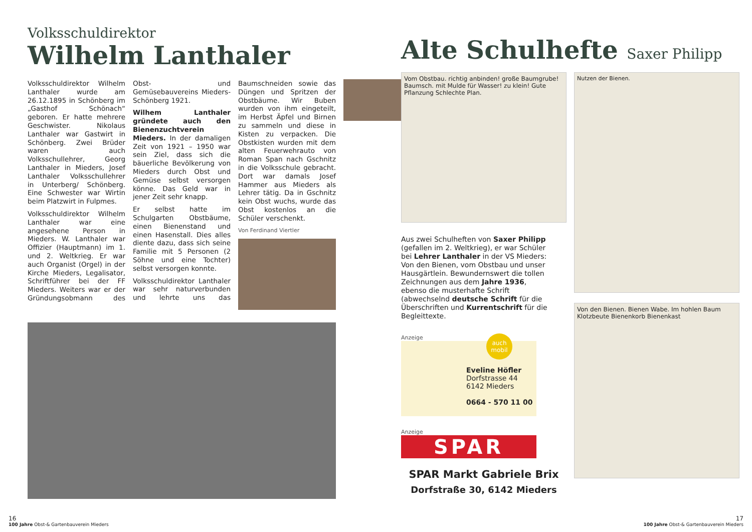Volksschuldirektor
Wilhelm Lanthaler
Volksschuldirektor Wilhelm Lanthaler wurde am 26.12.1895 in Schönberg im „Gasthof Schönach“ geboren. Er hatte mehrere Geschwister. Nikolaus Lanthaler war Gastwirt in Schönberg. Zwei Brüder waren auch Volksschullehrer, Georg Lanthaler in Mieders, Josef Lanthaler Volksschullehrer in Unterberg/ Schönberg. Eine Schwester war Wirtin beim Platzwirt in Fulpmes.
Volksschuldirektor Wilhelm Lanthaler war eine angesehene Person in Mieders. W. Lanthaler war Offizier (Hauptmann) im 1. und 2. Weltkrieg. Er war auch Organist (Orgel) in der Kirche Mieders, Legalisator, Schriftführer bei der FF Mieders. Weiters war er der Gründungsobmann des Obst- und Gemüsebauvereins Mieders-Schönberg 1921.
Wilhem Lanthaler gründete auch den Bienenzuchtverein Mieders. In der damaligen Zeit von 1921 – 1950 war sein Ziel, dass sich die bäuerliche Bevölkerung von Mieders durch Obst und Gemüse selbst versorgen könne. Das Geld war in jener Zeit sehr knapp.
Er selbst hatte im Schulgarten Obstbäume, einen Bienenstand und einen Hasenstall. Dies alles diente dazu, dass sich seine Familie mit 5 Personen (2 Söhne und eine Tochter) selbst versorgen konnte.
Volksschuldirektor Lanthaler war sehr naturverbunden und lehrte uns das Baumschneiden sowie das Düngen und Spritzen der Obstbäume. Wir Buben wurden von ihm eingeteilt, im Herbst Äpfel und Birnen zu sammeln und diese in Kisten zu verpacken. Die Obstkisten wurden mit dem alten Feuerwehrauto von Roman Span nach Gschnitz in die Volksschule gebracht. Dort war damals Josef Hammer aus Mieders als Lehrer tätig. Da in Gschnitz kein Obst wuchs, wurde das Obst kostenlos an die Schüler verschenkt.
Von Ferdinand Viertler
Alte Schulhefte Saxer Philipp
Vom Obstbau. richtig anbinden! große Baumgrube! Baumsch. mit Mulde für Wasser! zu klein! Gute Pflanzung Schlechte Plan.
Aus zwei Schulheften von Saxer Philipp (gefallen im 2. Weltkrieg), er war Schüler bei Lehrer Lanthaler in der VS Mieders: Von den Bienen, vom Obstbau und unser Hausgärtlein. Bewundernswert die tollen Zeichnungen aus dem Jahre 1936, ebenso die musterhafte Schrift (abwechselnd deutsche Schrift für die Überschriften und Kurrentschrift für die Begleittexte.
Anzeige
auch mobil
Eveline Höfler
Dorfstrasse 44
6142 Mieders
0664 - 570 11 00
Anzeige
SPAR
SPAR Markt Gabriele Brix
Dorfstraße 30, 6142 Mieders
Nutzen der Bienen.
Von den Bienen. Bienen Wabe. Im hohlen Baum Klotzbeute Bienenkorb Bienenkast
16
100 Jahre Obst-& Gartenbauverein Mieders
17
100 Jahre Obst-& Gartenbauverein Mieders